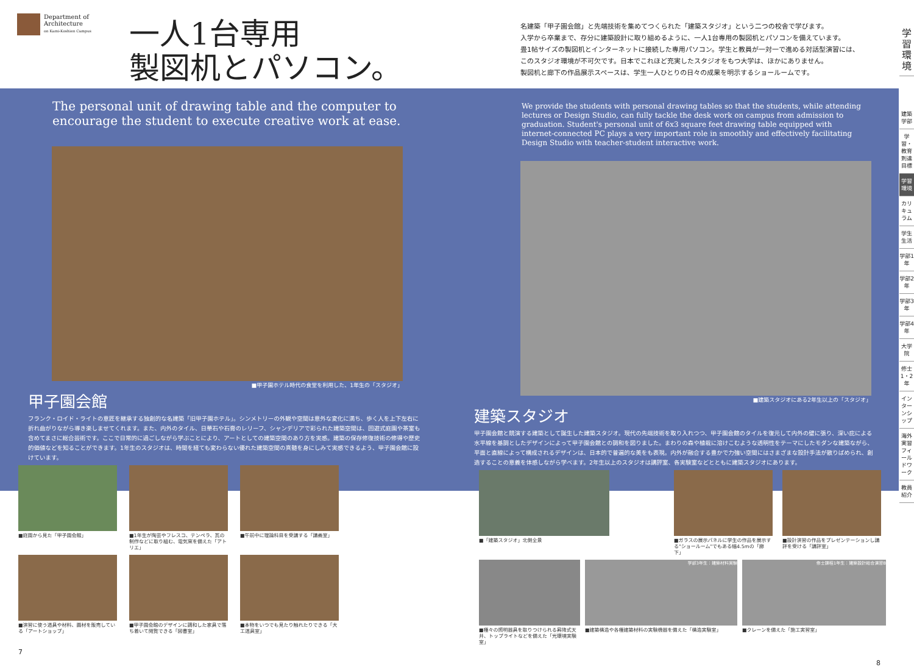Department of Architecture
on Kami-Koshien Campus
一人1台専用
製図机とパソコン。
The personal unit of drawing table and the computer to encourage the student to execute creative work at ease.
■甲子園ホテル時代の食堂を利用した、1年生の「スタジオ」
甲子園会館
フランク・ロイド・ライトの意匠を継承する独創的な名建築「旧甲子園ホテル」。シンメトリーの外観や空間は意外な変化に満ち、歩く人を上下左右に折れ曲がりながら導き楽しませてくれます。また、内外のタイル、日華石や石膏のレリーフ、シャンデリアで彩られた建築空間は、回遊式庭園や茶室も含めてまさに総合芸術です。ここで日常的に過ごしながら学ぶことにより、アートとしての建築空間のあり方を実感。建築の保存修復技術の修得や歴史的価値などを知ることができます。1年生のスタジオは、時間を経ても変わらない優れた建築空間の真髄を身にしみて実感できるよう、甲子園会館に設けています。
■庭園から見た「甲子園会館」
■1年生が陶芸やフレスコ、テンペラ、瓦の制作などに取り組む、電気窯を備えた「アトリエ」
■午前中に理論科目を受講する「講義室」
■演習に使う道具や材料、画材を販売している「アートショップ」
■甲子園会館のデザインに調和した家具で落ち着いて閲覧できる「図書室」
■本物をいつでも見たり触れたりできる「大工道具室」
7
名建築「甲子園会館」と先端技術を集めてつくられた「建築スタジオ」という二つの校舎で学びます。
入学から卒業まで、存分に建築設計に取り組めるように、一人1台専用の製図机とパソコンを備えています。
畳1帖サイズの製図机とインターネットに接続した専用パソコン。学生と教員が一対一で進める対話型演習には、
このスタジオ環境が不可欠です。日本でこれほど充実したスタジオをもつ大学は、ほかにありません。
製図机と廊下の作品展示スペースは、学生一人ひとりの日々の成果を明示するショールームです。
We provide the students with personal drawing tables so that the students, while attending lectures or Design Studio, can fully tackle the desk work on campus from admission to graduation. Student's personal unit of 6x3 square feet drawing table equipped with internet-connected PC plays a very important role in smoothly and effectively facilitating Design Studio with teacher-student interactive work.
■建築スタジオにある2年生以上の「スタジオ」
建築スタジオ
甲子園会館と競演する建築として誕生した建築スタジオ。現代の先端技術を取り入れつつ、甲子園会館のタイルを復元して内外の壁に張り、深い庇による水平線を基調としたデザインによって甲子園会館との調和を図りました。まわりの森や植栽に溶けこむような透明性をテーマにしたモダンな建築ながら、平面と直線によって構成されるデザインは、日本的で普遍的な美をも表現。内外が融合する豊かで力強い空間にはさまざまな設計手法が散りばめられ、創造することの意義を体感しながら学べます。2年生以上のスタジオは講評室、各実験室などとともに建築スタジオにあります。
■「建築スタジオ」北側全景 ■ガラスの展示パネルに学生の作品を展示する"ショールーム"でもある幅4.5mの「廊下」
■設計演習の作品をプレゼンテーションし講評を受ける「講評室」
■種々の照明器具を取りつけられる昇降式天井、トップライトなどを備えた「光環境実験室」
学部3年生：建築材料実験
■建築構造や各種建築材料の実験機器を備えた「構造実験室」
修士課程1年生：建築設計総合演習B
■クレーンを備えた「施工実習室」
8
学習環境
建築学部
学習・教育到達目標
学習環境
カリキュラム
学生生活
学部1年
学部2年
学部3年
学部4年
大学院
修士1・2年
インターンシップ
海外実習フィールドワーク
教員紹介